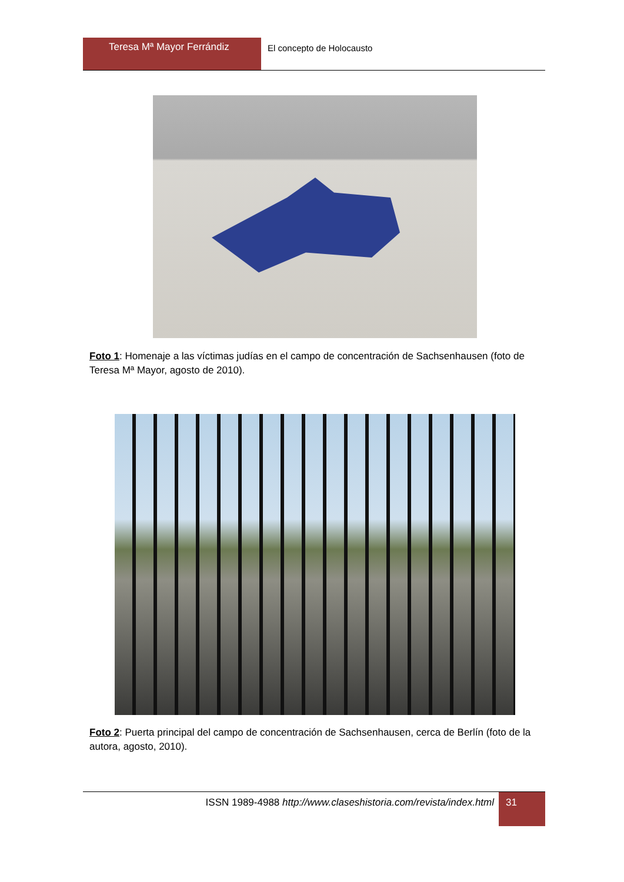Teresa Mª Mayor Ferrándiz
El concepto de Holocausto
Foto 1: Homenaje a las víctimas judías en el campo de concentración de Sachsenhausen (foto de Teresa Mª Mayor, agosto de 2010).
Foto 2: Puerta principal del campo de concentración de Sachsenhausen, cerca de Berlín (foto de la autora, agosto, 2010).
ISSN 1989-4988 http://www.claseshistoria.com/revista/index.html
31